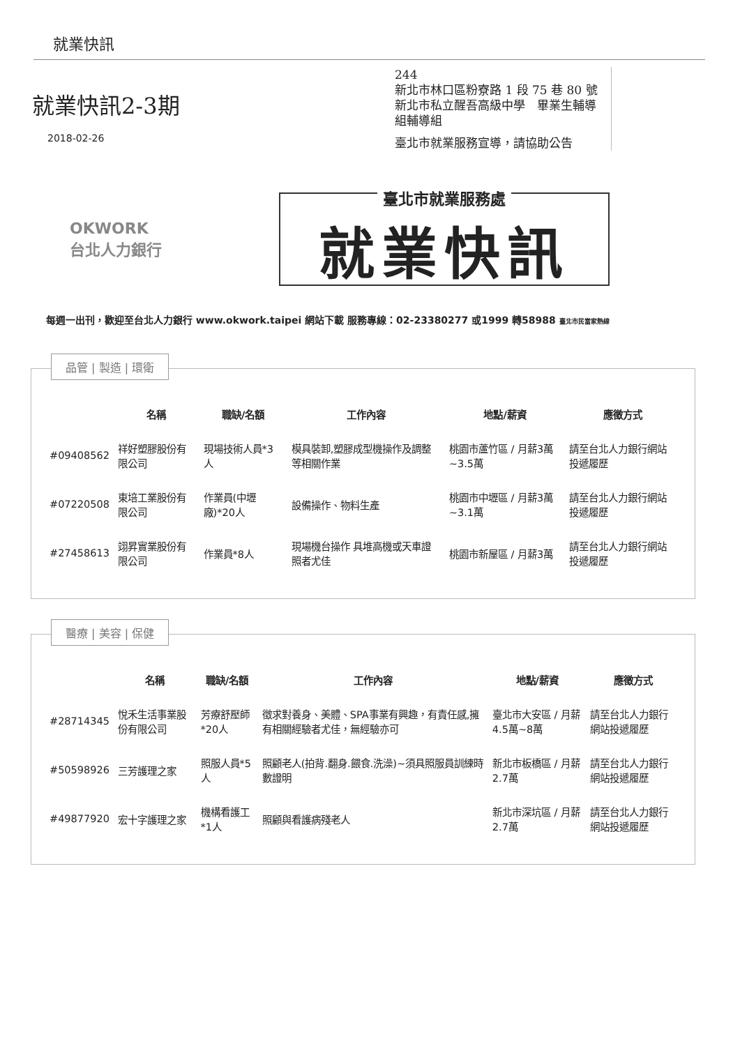就業快訊
就業快訊2-3期
2018-02-26
244
新北市林口區粉寮路 1 段 75 巷 80 號
新北市私立醒吾高級中學　畢業生輔導組輔導組
臺北市就業服務宣導，請協助公告
OKWORK
台北人力銀行
臺北市就業服務處
就業快訊
每週一出刊，歡迎至台北人力銀行 www.okwork.taipei 網站下載 服務專線：02-23380277 或1999 轉58988 臺北市民當家熱線
品管 | 製造 | 環衛
| | 名稱 | 職缺/名額 | 工作內容 | 地點/薪資 | 應徵方式 |
| --- | --- | --- | --- | --- | --- |
| #09408562 | 祥好塑膠股份有限公司 | 現場技術人員*3人 | 模具裝卸,塑膠成型機操作及調整等相關作業 | 桃園市蘆竹區 / 月薪3萬~3.5萬 | 請至台北人力銀行網站投遞履歷 |
| #07220508 | 東培工業股份有限公司 | 作業員(中壢廠)*20人 | 設備操作、物料生產 | 桃園市中壢區 / 月薪3萬~3.1萬 | 請至台北人力銀行網站投遞履歷 |
| #27458613 | 翊昇實業股份有限公司 | 作業員*8人 | 現場機台操作 具堆高機或天車證照者尤佳 | 桃園市新屋區 / 月薪3萬 | 請至台北人力銀行網站投遞履歷 |
醫療 | 美容 | 保健
| | 名稱 | 職缺/名額 | 工作內容 | 地點/薪資 | 應徵方式 |
| --- | --- | --- | --- | --- | --- |
| #28714345 | 悅禾生活事業股份有限公司 | 芳療舒壓師*20人 | 徵求對養身、美體、SPA事業有興趣，有責任感,擁有相關經驗者尤佳，無經驗亦可 | 臺北市大安區 / 月薪4.5萬~8萬 | 請至台北人力銀行網站投遞履歷 |
| #50598926 | 三芳護理之家 | 照服人員*5人 | 照顧老人(拍背.翻身.餵食.洗澡)~須具照服員訓練時數證明 | 新北市板橋區 / 月薪2.7萬 | 請至台北人力銀行網站投遞履歷 |
| #49877920 | 宏十字護理之家 | 機構看護工*1人 | 照顧與看護病殘老人 | 新北市深坑區 / 月薪2.7萬 | 請至台北人力銀行網站投遞履歷 |